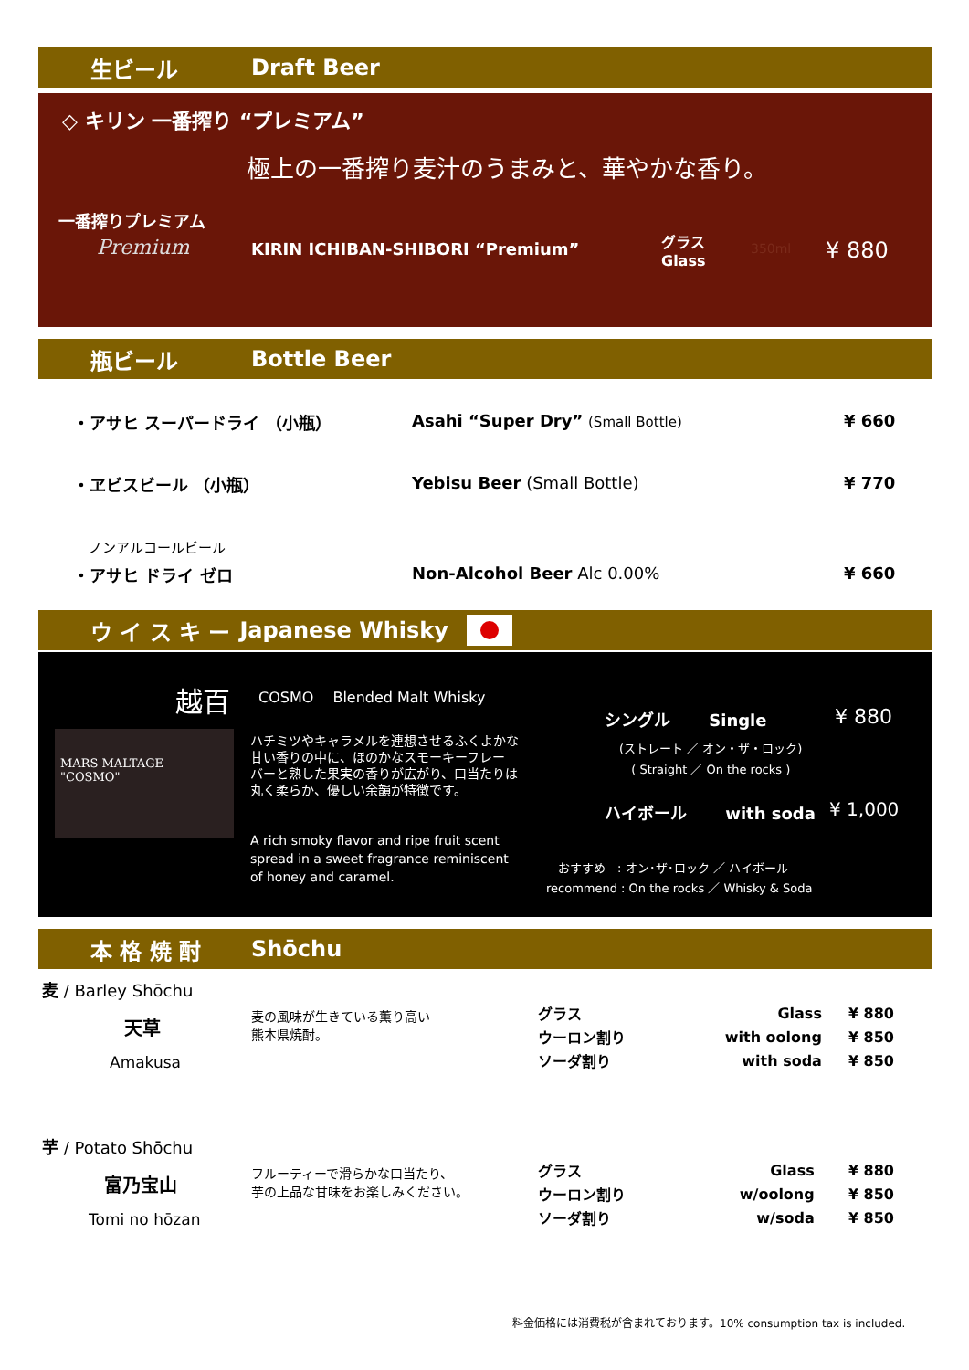生ビール Draft Beer
◇ キリン 一番搾り “プレミアム”
極上の一番搾り麦汁のうまみと、華やかな香り。
一番搾りプレミアム
Premium
KIRIN ICHIBAN-SHIBORI “Premium”
グラス
Glass
350ml ¥ 880
瓶ビール Bottle Beer
・アサヒ スーパードライ （小瓶）
Asahi “Super Dry” (Small Bottle)
¥ 660
・ヱビスビール （小瓶） Yebisu Beer (Small Bottle) ¥ 770
ノンアルコールビール
・アサヒ ドライ ゼロ Non-Alcohol Beer Alc 0.00% ¥ 660
ウ イ ス キ ー Japanese Whisky
越百 COSMO　 Blended Malt Whisky
MARS MALTAGE
"COSMO"
ハチミツやキャラメルを連想させるふくよかな
甘い香りの中に、ほのかなスモーキーフレー
バーと熟した果実の香りが広がり、口当たりは
丸く柔らか、優しい余韻が特徴です。
A rich smoky flavor and ripe fruit scent
spread in a sweet fragrance reminiscent
of honey and caramel.
シングル　　 Single ¥ 880
(ストレート ／ オン・ザ・ロック)
( Straight ／ On the rocks )
ハイボール　　 with soda ¥ 1,000
　おすすめ　: オン･ザ･ロック ／ ハイボール
recommend : On the rocks ／ Whisky & Soda
本 格 焼 酎 Shōchu
麦 / Barley Shōchu
天草
Amakusa
麦の風味が生きている薫り高い
熊本県焼酎。
| グラス | Glass | ¥ 880 |
| ウーロン割り | with oolong | ¥ 850 |
| ソーダ割り | with soda | ¥ 850 |
芋 / Potato Shōchu
富乃宝山
Tomi no hōzan
フルーティーで滑らかな口当たり、
芋の上品な甘味をお楽しみください。
| グラス | Glass | ¥ 880 |
| ウーロン割り | w/oolong | ¥ 850 |
| ソーダ割り | w/soda | ¥ 850 |
料金価格には消費税が含まれております。10% consumption tax is included.